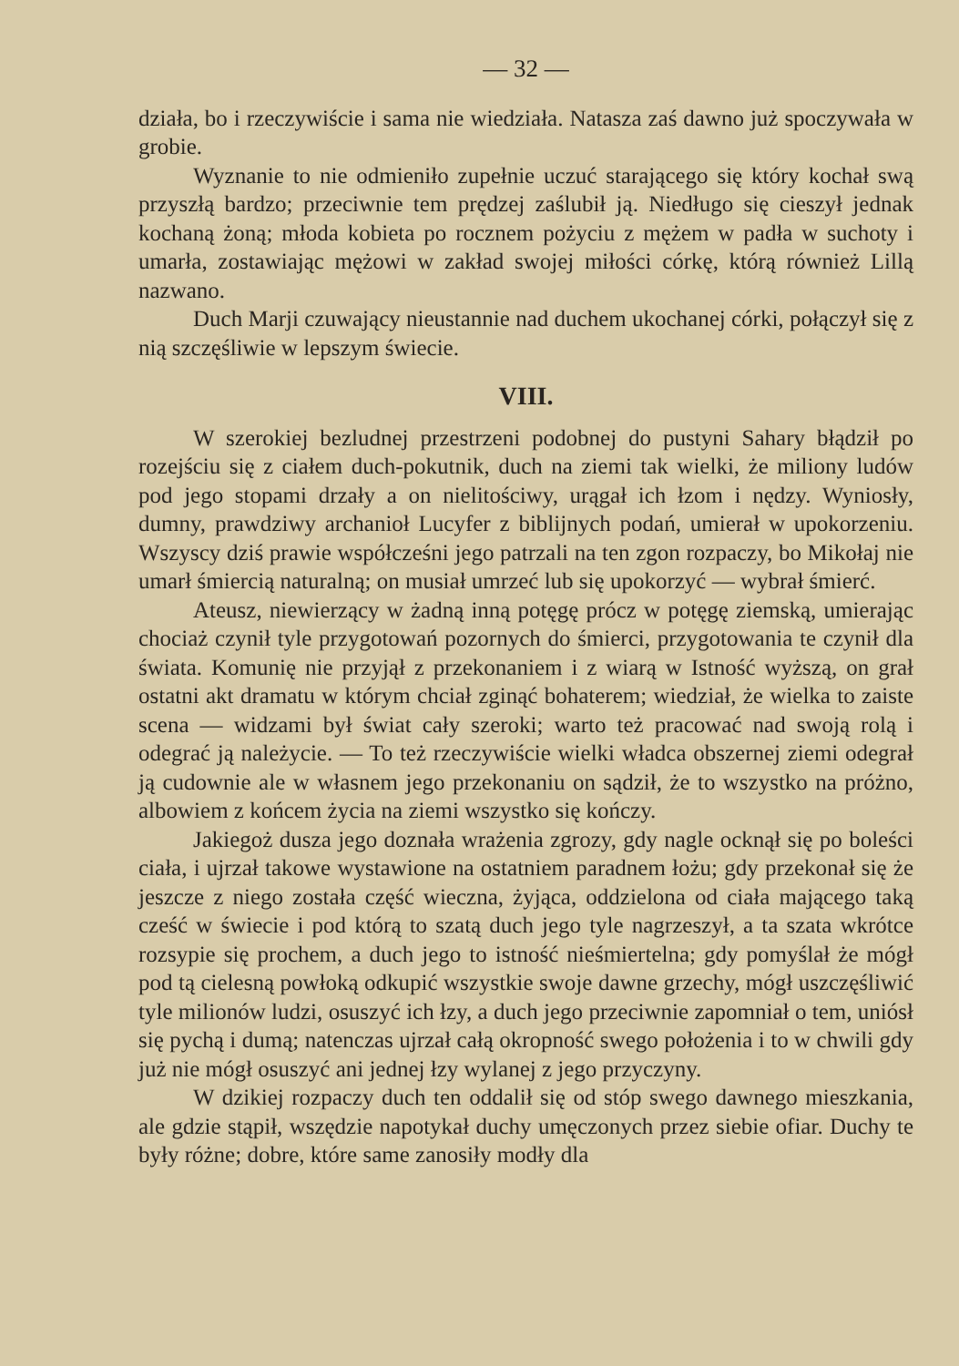— 32 —
działa, bo i rzeczywiście i sama nie wiedziała. Natasza zaś dawno już spoczywała w grobie.
Wyznanie to nie odmieniło zupełnie uczuć starającego się który kochał swą przyszłą bardzo; przeciwnie tem prędzej zaślubił ją. Niedługo się cieszył jednak kochaną żoną; młoda kobieta po rocznem pożyciu z mężem w padła w suchoty i umarła, zostawiając mężowi w zakład swojej miłości córkę, którą również Lillą nazwano.
Duch Marji czuwający nieustannie nad duchem ukochanej córki, połączył się z nią szczęśliwie w lepszym świecie.
VIII.
W szerokiej bezludnej przestrzeni podobnej do pustyni Sahary błądził po rozejściu się z ciałem duch-pokutnik, duch na ziemi tak wielki, że miliony ludów pod jego stopami drzały a on nielitościwy, urągał ich łzom i nędzy. Wyniosły, dumny, prawdziwy archanioł Lucyfer z biblijnych podań, umierał w upokorzeniu. Wszyscy dziś prawie współcześni jego patrzali na ten zgon rozpaczy, bo Mikołaj nie umarł śmiercią naturalną; on musiał umrzeć lub się upokorzyć — wybrał śmierć.
Ateusz, niewierzący w żadną inną potęgę prócz w potęgę ziemską, umierając chociaż czynił tyle przygotowań pozornych do śmierci, przygotowania te czynił dla świata. Komunię nie przyjął z przekonaniem i z wiarą w Istność wyższą, on grał ostatni akt dramatu w którym chciał zginąć bohaterem; wiedział, że wielka to zaiste scena — widzami był świat cały szeroki; warto też pracować nad swoją rolą i odegrać ją należycie. — To też rzeczywiście wielki władca obszernej ziemi odegrał ją cudownie ale w własnem jego przekonaniu on sądził, że to wszystko na próżno, albowiem z końcem życia na ziemi wszystko się kończy.
Jakiegoż dusza jego doznała wrażenia zgrozy, gdy nagle ocknął się po boleści ciała, i ujrzał takowe wystawione na ostatniem paradnem łożu; gdy przekonał się że jeszcze z niego została część wieczna, żyjąca, oddzielona od ciała mającego taką cześć w świecie i pod którą to szatą duch jego tyle nagrzeszył, a ta szata wkrótce rozsypie się prochem, a duch jego to istność nieśmiertelna; gdy pomyślał że mógł pod tą cielesną powłoką odkupić wszystkie swoje dawne grzechy, mógł uszczęśliwić tyle milionów ludzi, osuszyć ich łzy, a duch jego przeciwnie zapomniał o tem, uniósł się pychą i dumą; natenczas ujrzał całą okropność swego położenia i to w chwili gdy już nie mógł osuszyć ani jednej łzy wylanej z jego przyczyny.
W dzikiej rozpaczy duch ten oddalił się od stóp swego dawnego mieszkania, ale gdzie stąpił, wszędzie napotykał duchy umęczonych przez siebie ofiar. Duchy te były różne; dobre, które same zanosiły modły dla